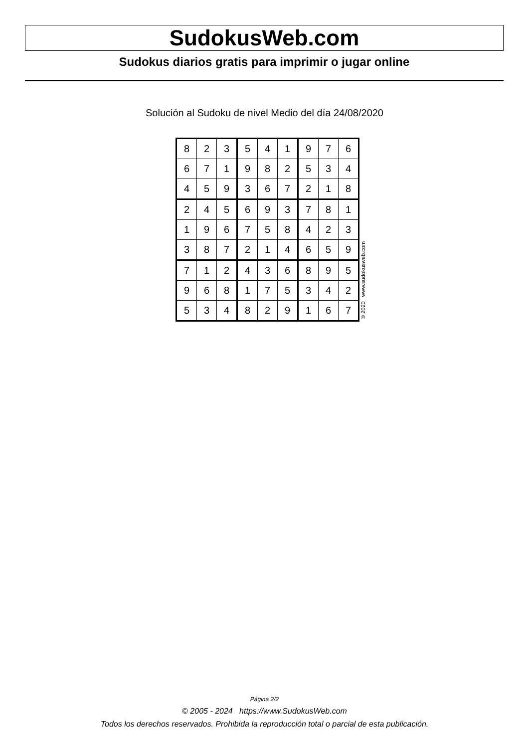SudokusWeb.com
Sudokus diarios gratis para imprimir o jugar online
Solución al Sudoku de nivel Medio del día 24/08/2020
| 8 | 2 | 3 | 5 | 4 | 1 | 9 | 7 | 6 |
| 6 | 7 | 1 | 9 | 8 | 2 | 5 | 3 | 4 |
| 4 | 5 | 9 | 3 | 6 | 7 | 2 | 1 | 8 |
| 2 | 4 | 5 | 6 | 9 | 3 | 7 | 8 | 1 |
| 1 | 9 | 6 | 7 | 5 | 8 | 4 | 2 | 3 |
| 3 | 8 | 7 | 2 | 1 | 4 | 6 | 5 | 9 |
| 7 | 1 | 2 | 4 | 3 | 6 | 8 | 9 | 5 |
| 9 | 6 | 8 | 1 | 7 | 5 | 3 | 4 | 2 |
| 5 | 3 | 4 | 8 | 2 | 9 | 1 | 6 | 7 |
© 2020 www.sudokusweb.com
Página 2/2
© 2005 - 2024 https://www.SudokusWeb.com
Todos los derechos reservados. Prohibida la reproducción total o parcial de esta publicación.